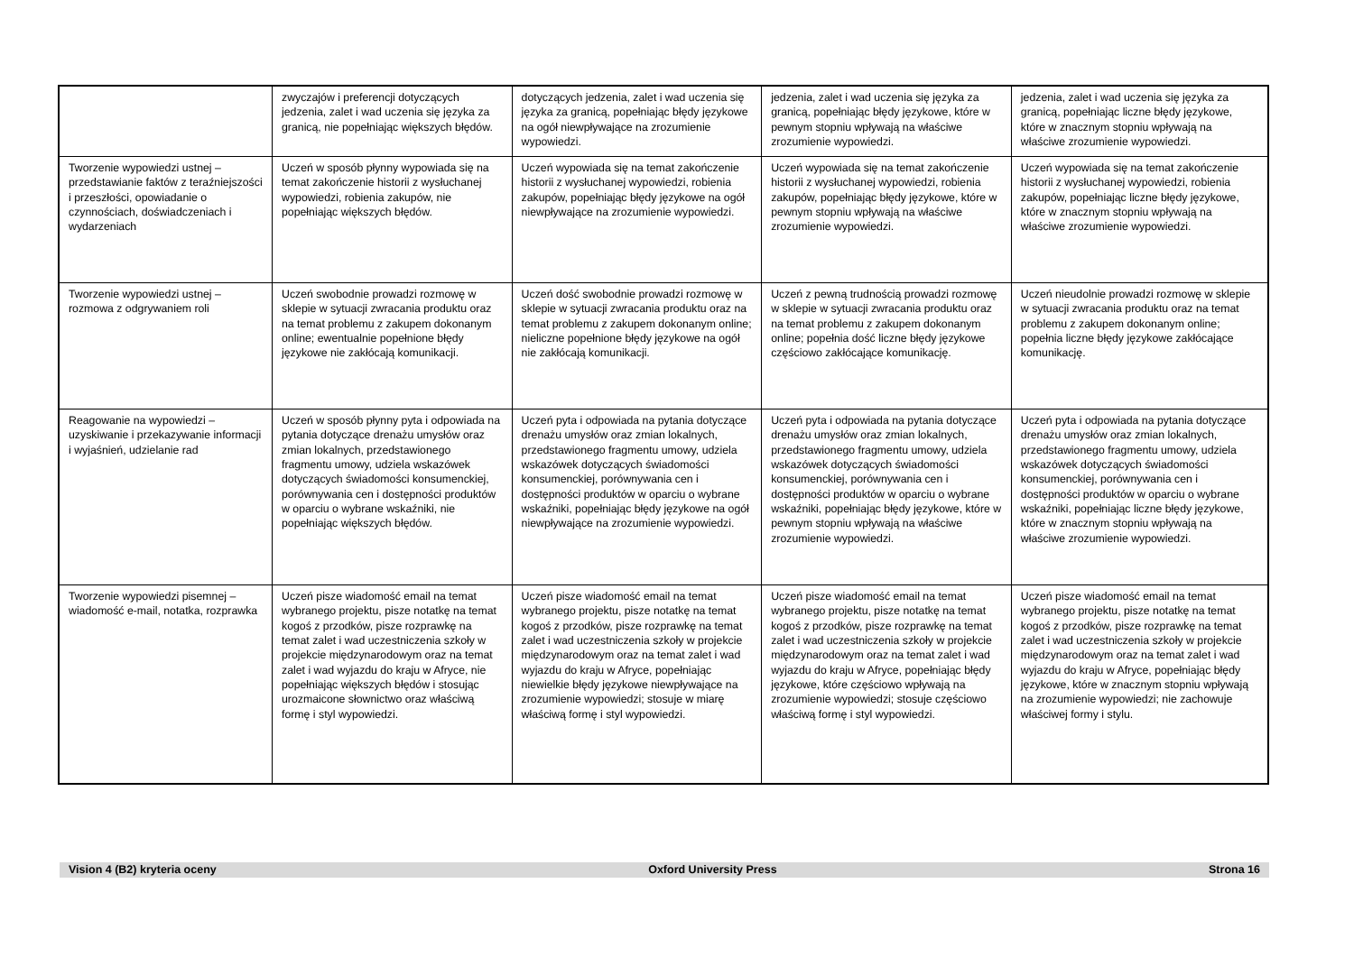| | zwyczajów i preferencji dotyczących jedzenia, zalet i wad uczenia się języka za granicą, nie popełniając większych błędów. | dotyczących jedzenia, zalet i wad uczenia się języka za granicą, popełniając błędy językowe na ogół niewpływające na zrozumienie wypowiedzi. | jedzenia, zalet i wad uczenia się języka za granicą, popełniając błędy językowe, które w pewnym stopniu wpływają na właściwe zrozumienie wypowiedzi. | jedzenia, zalet i wad uczenia się języka za granicą, popełniając liczne błędy językowe, które w znacznym stopniu wpływają na właściwe zrozumienie wypowiedzi. |
| Tworzenie wypowiedzi ustnej – przedstawianie faktów z teraźniejszości i przeszłości, opowiadanie o czynnościach, doświadczeniach i wydarzeniach | Uczeń w sposób płynny wypowiada się na temat zakończenie historii z wysłuchanej wypowiedzi, robienia zakupów, nie popełniając większych błędów. | Uczeń wypowiada się na temat zakończenie historii z wysłuchanej wypowiedzi, robienia zakupów, popełniając błędy językowe na ogół niewpływające na zrozumienie wypowiedzi. | Uczeń wypowiada się na temat zakończenie historii z wysłuchanej wypowiedzi, robienia zakupów, popełniając błędy językowe, które w pewnym stopniu wpływają na właściwe zrozumienie wypowiedzi. | Uczeń wypowiada się na temat zakończenie historii z wysłuchanej wypowiedzi, robienia zakupów, popełniając liczne błędy językowe, które w znacznym stopniu wpływają na właściwe zrozumienie wypowiedzi. |
| Tworzenie wypowiedzi ustnej – rozmowa z odgrywaniem roli | Uczeń swobodnie prowadzi rozmowę w sklepie w sytuacji zwracania produktu oraz na temat problemu z zakupem dokonanym online; ewentualnie popełnione błędy językowe nie zakłócają komunikacji. | Uczeń dość swobodnie prowadzi rozmowę w sklepie w sytuacji zwracania produktu oraz na temat problemu z zakupem dokonanym online; nieliczne popełnione błędy językowe na ogół nie zakłócają komunikacji. | Uczeń z pewną trudnością prowadzi rozmowę w sklepie w sytuacji zwracania produktu oraz na temat problemu z zakupem dokonanym online; popełnia dość liczne błędy językowe częściowo zakłócające komunikację. | Uczeń nieudolnie prowadzi rozmowę w sklepie w sytuacji zwracania produktu oraz na temat problemu z zakupem dokonanym online; popełnia liczne błędy językowe zakłócające komunikację. |
| Reagowanie na wypowiedzi – uzyskiwanie i przekazywanie informacji i wyjaśnień, udzielanie rad | Uczeń w sposób płynny pyta i odpowiada na pytania dotyczące drenażu umysłów oraz zmian lokalnych, przedstawionego fragmentu umowy, udziela wskazówek dotyczących świadomości konsumenckiej, porównywania cen i dostępności produktów w oparciu o wybrane wskaźniki, nie popełniając większych błędów. | Uczeń pyta i odpowiada na pytania dotyczące drenażu umysłów oraz zmian lokalnych, przedstawionego fragmentu umowy, udziela wskazówek dotyczących świadomości konsumenckiej, porównywania cen i dostępności produktów w oparciu o wybrane wskaźniki, popełniając błędy językowe na ogół niewpływające na zrozumienie wypowiedzi. | Uczeń pyta i odpowiada na pytania dotyczące drenażu umysłów oraz zmian lokalnych, przedstawionego fragmentu umowy, udziela wskazówek dotyczących świadomości konsumenckiej, porównywania cen i dostępności produktów w oparciu o wybrane wskaźniki, popełniając błędy językowe, które w pewnym stopniu wpływają na właściwe zrozumienie wypowiedzi. | Uczeń pyta i odpowiada na pytania dotyczące drenażu umysłów oraz zmian lokalnych, przedstawionego fragmentu umowy, udziela wskazówek dotyczących świadomości konsumenckiej, porównywania cen i dostępności produktów w oparciu o wybrane wskaźniki, popełniając liczne błędy językowe, które w znacznym stopniu wpływają na właściwe zrozumienie wypowiedzi. |
| Tworzenie wypowiedzi pisemnej – wiadomość e-mail, notatka, rozprawka | Uczeń pisze wiadomość email na temat wybranego projektu, pisze notatkę na temat kogoś z przodków, pisze rozprawkę na temat zalet i wad uczestniczenia szkoły w projekcie międzynarodowym oraz na temat zalet i wad wyjazdu do kraju w Afryce, nie popełniając większych błędów i stosując urozmaicone słownictwo oraz właściwą formę i styl wypowiedzi. | Uczeń pisze wiadomość email na temat wybranego projektu, pisze notatkę na temat kogoś z przodków, pisze rozprawkę na temat zalet i wad uczestniczenia szkoły w projekcie międzynarodowym oraz na temat zalet i wad wyjazdu do kraju w Afryce, popełniając niewielkie błędy językowe niewpływające na zrozumienie wypowiedzi; stosuje w miarę właściwą formę i styl wypowiedzi. | Uczeń pisze wiadomość email na temat wybranego projektu, pisze notatkę na temat kogoś z przodków, pisze rozprawkę na temat zalet i wad uczestniczenia szkoły w projekcie międzynarodowym oraz na temat zalet i wad wyjazdu do kraju w Afryce, popełniając błędy językowe, które częściowo wpływają na zrozumienie wypowiedzi; stosuje częściowo właściwą formę i styl wypowiedzi. | Uczeń pisze wiadomość email na temat wybranego projektu, pisze notatkę na temat kogoś z przodków, pisze rozprawkę na temat zalet i wad uczestniczenia szkoły w projekcie międzynarodowym oraz na temat zalet i wad wyjazdu do kraju w Afryce, popełniając błędy językowe, które w znacznym stopniu wpływają na zrozumienie wypowiedzi; nie zachowuje właściwej formy i stylu. |
Vision 4 (B2) kryteria oceny Oxford University Press Strona 16